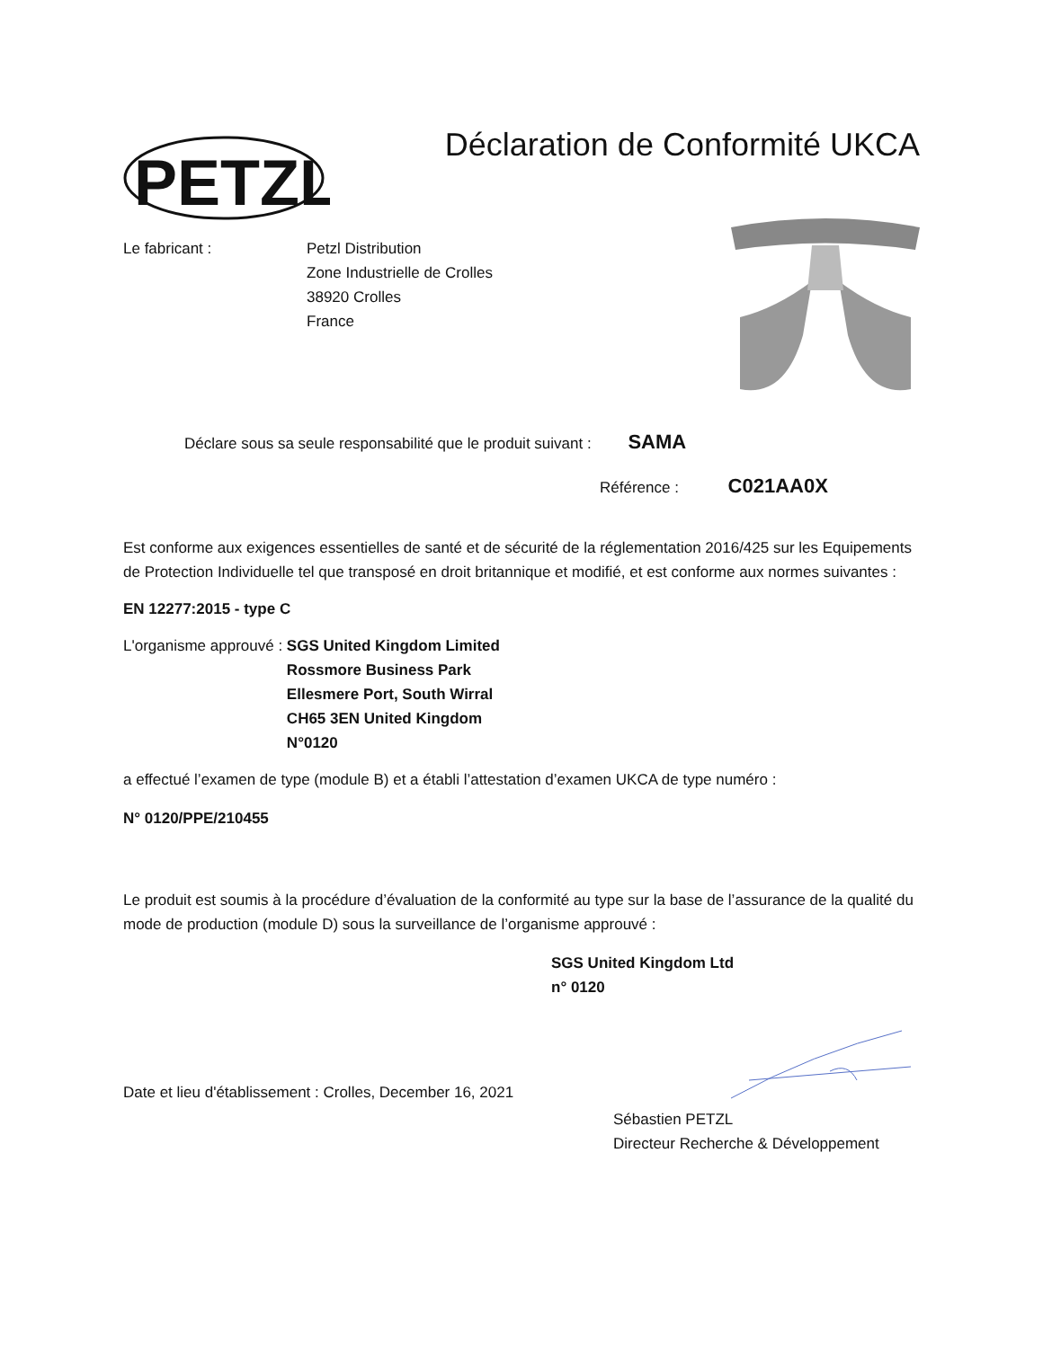PETZL
Déclaration de Conformité UKCA
Le fabricant : Petzl Distribution
Zone Industrielle de Crolles
38920 Crolles
France
Déclare sous sa seule responsabilité que le produit suivant : SAMA
Référence : C021AA0X
Est conforme aux exigences essentielles de santé et de sécurité de la réglementation 2016/425 sur les Equipements de Protection Individuelle tel que transposé en droit britannique et modifié, et est conforme aux normes suivantes :
EN 12277:2015 - type C
L'organisme approuvé : SGS United Kingdom Limited
Rossmore Business Park
Ellesmere Port, South Wirral
CH65 3EN United Kingdom
N°0120
a effectué l’examen de type (module B) et a établi l’attestation d’examen UKCA de type numéro :
N° 0120/PPE/210455
Le produit est soumis à la procédure d’évaluation de la conformité au type sur la base de l’assurance de la qualité du mode de production (module D) sous la surveillance de l’organisme approuvé :
SGS United Kingdom Ltd
n° 0120
Date et lieu d'établissement : Crolles, December 16, 2021
Sébastien PETZL
Directeur Recherche & Développement